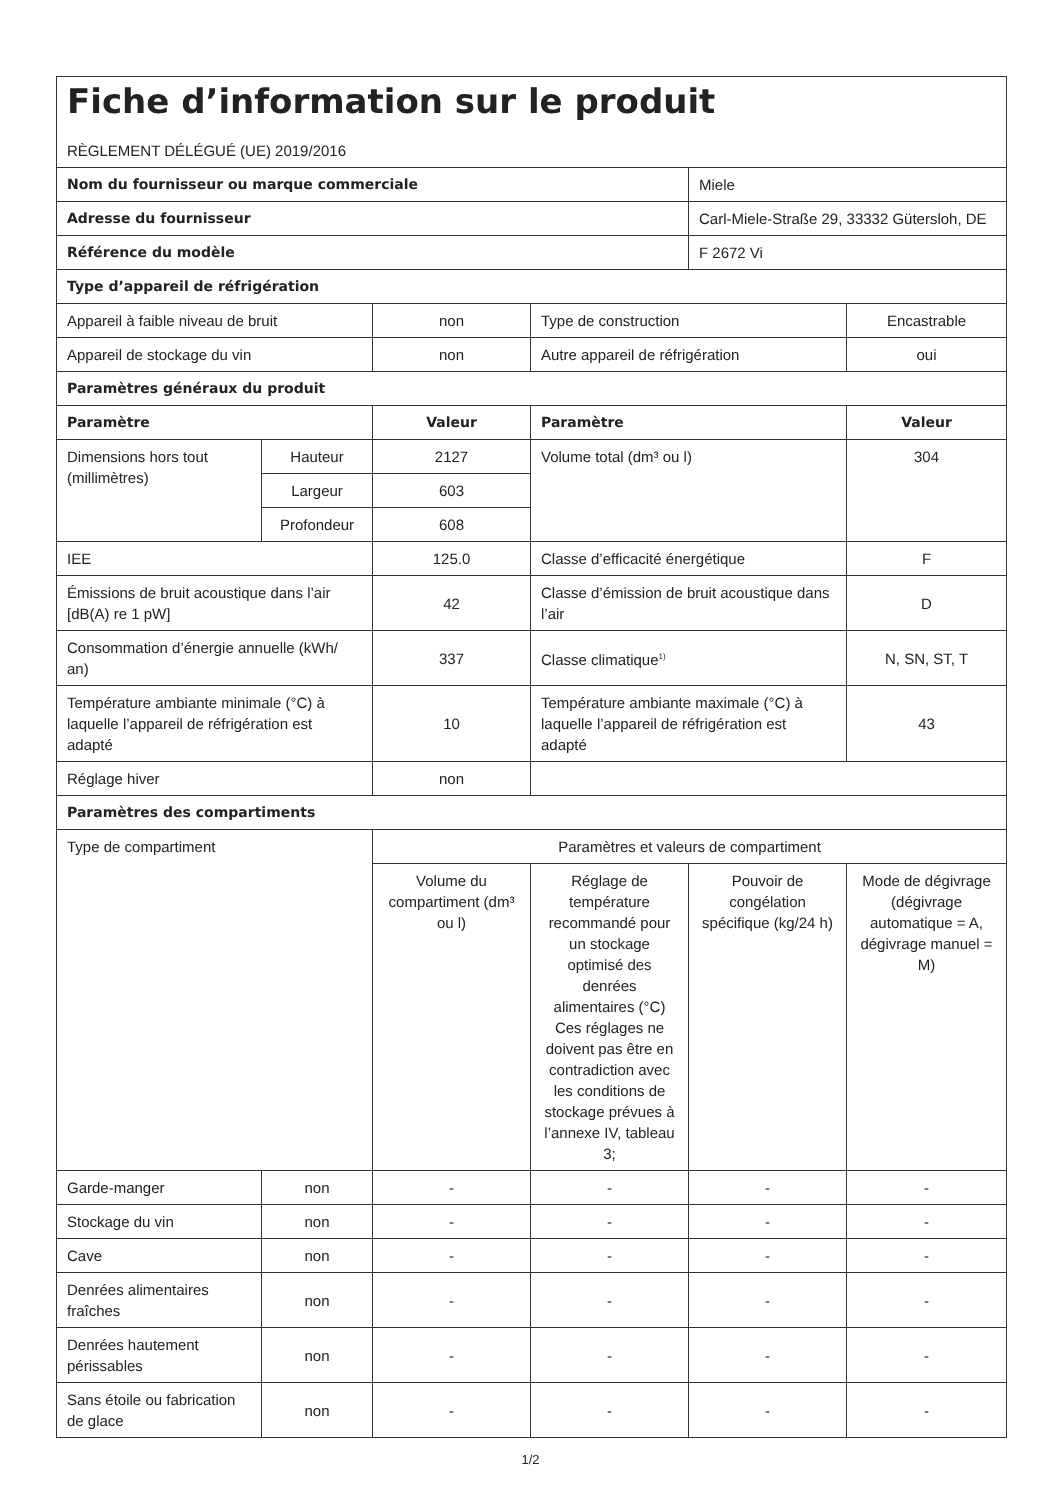| Fiche d’information sur le produit RÈGLEMENT DÉLÉGUÉ (UE) 2019/2016 | | | | | |
| Nom du fournisseur ou marque commerciale | | | | Miele | |
| Adresse du fournisseur | | | | Carl-Miele-Straße 29, 33332 Gütersloh, DE | |
| Référence du modèle | | | | F 2672 Vi | |
| Type d’appareil de réfrigération | | | | | |
| Appareil à faible niveau de bruit | | non | Type de construction | | Encastrable |
| Appareil de stockage du vin | | non | Autre appareil de réfrigération | | oui |
| Paramètres généraux du produit | | | | | |
| Paramètre | | Valeur | Paramètre | | Valeur |
| Dimensions hors tout (millimètres) | Hauteur | 2127 | Volume total (dm³ ou l) | | 304 |
| | Largeur | 603 | | | |
| | Profondeur | 608 | | | |
| IEE | | 125.0 | Classe d’efficacité énergétique | | F |
| Émissions de bruit acoustique dans l’air [dB(A) re 1 pW] | | 42 | Classe d’émission de bruit acoustique dans l’air | | D |
| Consommation d’énergie annuelle (kWh/ an) | | 337 | Classe climatique<sup>1)</sup> | | N, SN, ST, T |
| Température ambiante minimale (°C) à laquelle l’appareil de réfrigération est adapté | | 10 | Température ambiante maximale (°C) à laquelle l’appareil de réfrigération est adapté | | 43 |
| Réglage hiver | | non | | | |
| Paramètres des compartiments | | | | | |
| Type de compartiment | | Paramètres et valeurs de compartiment | | | |
| | | Volume du compartiment (dm³ ou l) | Réglage de température recommandé pour un stockage optimisé des denrées alimentaires (°C) Ces réglages ne doivent pas être en contradiction avec les conditions de stockage prévues à l’annexe IV, tableau 3; | Pouvoir de congélation spécifique (kg/24 h) | Mode de dégivrage (dégivrage automatique = A, dégivrage manuel = M) |
| Garde-manger | non | - | - | - | - |
| Stockage du vin | non | - | - | - | - |
| Cave | non | - | - | - | - |
| Denrées alimentaires fraîches | non | - | - | - | - |
| Denrées hautement périssables | non | - | - | - | - |
| Sans étoile ou fabrication de glace | non | - | - | - | - |
1/2